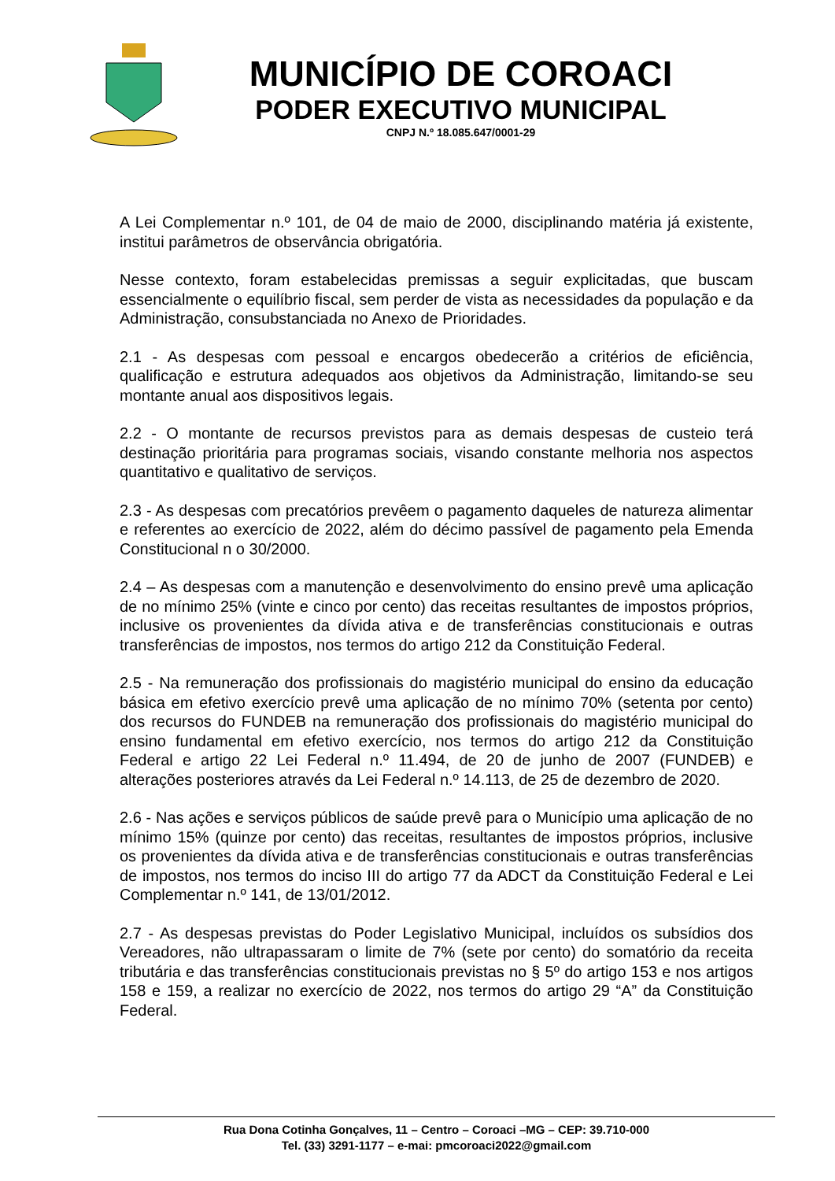MUNICÍPIO DE COROACI
PODER EXECUTIVO MUNICIPAL
CNPJ N.º 18.085.647/0001-29
A Lei Complementar n.º 101, de 04 de maio de 2000, disciplinando matéria já existente, institui parâmetros de observância obrigatória.
Nesse contexto, foram estabelecidas premissas a seguir explicitadas, que buscam essencialmente o equilíbrio fiscal, sem perder de vista as necessidades da população e da Administração, consubstanciada no Anexo de Prioridades.
2.1 - As despesas com pessoal e encargos obedecerão a critérios de eficiência, qualificação e estrutura adequados aos objetivos da Administração, limitando-se seu montante anual aos dispositivos legais.
2.2 - O montante de recursos previstos para as demais despesas de custeio terá destinação prioritária para programas sociais, visando constante melhoria nos aspectos quantitativo e qualitativo de serviços.
2.3 - As despesas com precatórios prevêem o pagamento daqueles de natureza alimentar e referentes ao exercício de 2022, além do décimo passível de pagamento pela Emenda Constitucional n o 30/2000.
2.4 – As despesas com a manutenção e desenvolvimento do ensino prevê uma aplicação de no mínimo 25% (vinte e cinco por cento) das receitas resultantes de impostos próprios, inclusive os provenientes da dívida ativa e de transferências constitucionais e outras transferências de impostos, nos termos do artigo 212 da Constituição Federal.
2.5 - Na remuneração dos profissionais do magistério municipal do ensino da educação básica em efetivo exercício prevê uma aplicação de no mínimo 70% (setenta por cento) dos recursos do FUNDEB na remuneração dos profissionais do magistério municipal do ensino fundamental em efetivo exercício, nos termos do artigo 212 da Constituição Federal e artigo 22 Lei Federal n.º 11.494, de 20 de junho de 2007 (FUNDEB) e alterações posteriores através da Lei Federal n.º 14.113, de 25 de dezembro de 2020.
2.6 - Nas ações e serviços públicos de saúde prevê para o Município uma aplicação de no mínimo 15% (quinze por cento) das receitas, resultantes de impostos próprios, inclusive os provenientes da dívida ativa e de transferências constitucionais e outras transferências de impostos, nos termos do inciso III do artigo 77 da ADCT da Constituição Federal e Lei Complementar n.º 141, de 13/01/2012.
2.7 - As despesas previstas do Poder Legislativo Municipal, incluídos os subsídios dos Vereadores, não ultrapassaram o limite de 7% (sete por cento) do somatório da receita tributária e das transferências constitucionais previstas no § 5º do artigo 153 e nos artigos 158 e 159, a realizar no exercício de 2022, nos termos do artigo 29 “A” da Constituição Federal.
Rua Dona Cotinha Gonçalves, 11 – Centro – Coroaci –MG – CEP: 39.710-000
Tel. (33) 3291-1177 – e-mai: pmcoroaci2022@gmail.com